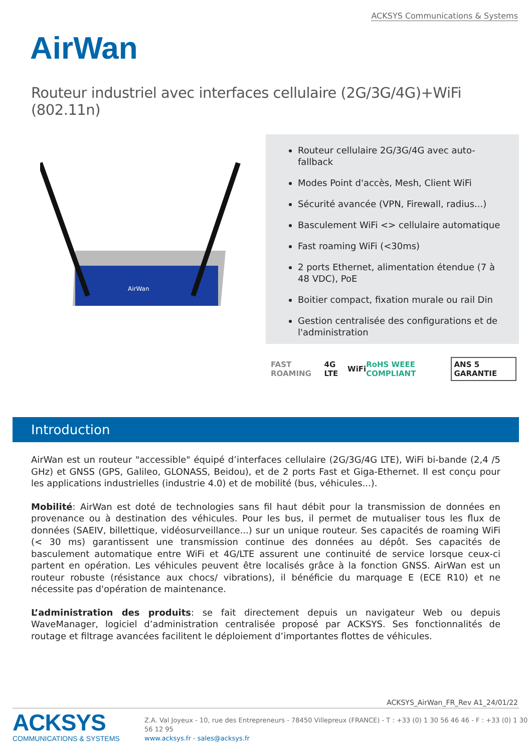ACKSYS Communications & Systems
AirWan
Routeur industriel avec interfaces cellulaire (2G/3G/4G)+WiFi (802.11n)
AirWan
Routeur cellulaire 2G/3G/4G avec auto-fallback
Modes Point d'accès, Mesh, Client WiFi
Sécurité avancée (VPN, Firewall, radius...)
Basculement WiFi <> cellulaire automatique
Fast roaming WiFi (<30ms)
2 ports Ethernet, alimentation étendue (7 à 48 VDC), PoE
Boitier compact, fixation murale ou rail Din
Gestion centralisée des configurations et de l'administration
FAST ROAMING 4G LTE WiFi RoHS WEEE COMPLIANT ANS 5 GARANTIE
Introduction
AirWan est un routeur "accessible" équipé d’interfaces cellulaire (2G/3G/4G LTE), WiFi bi-bande (2,4 /5 GHz) et GNSS (GPS, Galileo, GLONASS, Beidou), et de 2 ports Fast et Giga-Ethernet. Il est conçu pour les applications industrielles (industrie 4.0) et de mobilité (bus, véhicules...).
Mobilité: AirWan est doté de technologies sans fil haut débit pour la transmission de données en provenance ou à destination des véhicules. Pour les bus, il permet de mutualiser tous les flux de données (SAEIV, billettique, vidéosurveillance...) sur un unique routeur. Ses capacités de roaming WiFi (< 30 ms) garantissent une transmission continue des données au dépôt. Ses capacités de basculement automatique entre WiFi et 4G/LTE assurent une continuité de service lorsque ceux-ci partent en opération. Les véhicules peuvent être localisés grâce à la fonction GNSS. AirWan est un routeur robuste (résistance aux chocs/ vibrations), il bénéficie du marquage E (ECE R10) et ne nécessite pas d'opération de maintenance.
L’administration des produits: se fait directement depuis un navigateur Web ou depuis WaveManager, logiciel d’administration centralisée proposé par ACKSYS. Ses fonctionnalités de routage et filtrage avancées facilitent le déploiement d’importantes flottes de véhicules.
ACKSYS_AirWan_FR_Rev A1_24/01/22
ACKSYS
COMMUNICATIONS & SYSTEMS
Z.A. Val Joyeux - 10, rue des Entrepreneurs - 78450 Villepreux (FRANCE) - T : +33 (0) 1 30 56 46 46 - F : +33 (0) 1 30 56 12 95
www.acksys.fr - sales@acksys.fr